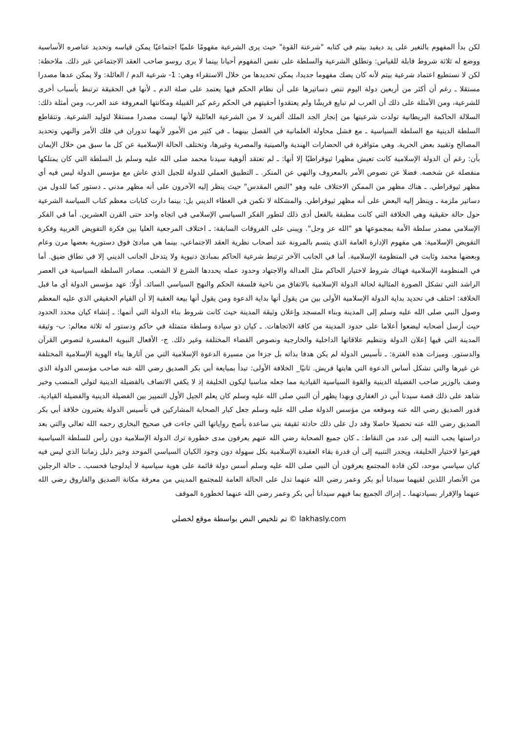لكن بدأ المفهوم بالتغير على يد ديفيد بيتم في كتابه "شرعنة القوة" حيث يرى الشرعية مفهومًا علميًا اجتماعيًا يمكن قياسه وتحديد عناصره الأساسية ووضع له ثلاثة شروط قابلة للقياس: وتطلق الشرعية والسلطة على نفس المفهوم أحيانا بينما لا يرى روسو صاحب العقد الاجتماعي غير ذلك. ملاحظة: لكن لا نستطيع اعتماد شرعية بيتم لأنه كان يصك مفهوما جديدا، يمكن تحديدها من خلال الاستقراء وهي: 1- شرعية الدم / العائلة: ولا يمكن عدها مصدرا مستقلا ـ رغم أن أكثر من أربعين دولة اليوم تنص دساتيرها على أن نظام الحكم فيها يعتمد على صلة الدم ـ لأنها في الحقيقة ترتبط بأسباب أخرى للشرعية، ومن الأمثلة على ذلك أن العرب لم تبايع قريشًا ولم يعتقدوا أحقيتهم في الحكم رغم كبر القبيلة ومكانتها المعروفة عند العرب، ومن أمثلة ذلك: السلالة الحاكمة البريطانية تولدت شرعيتها من إنجاز الجد الملك ألفريد لا من الشرعية العائلية لأنها ليست مصدرا مستقلا لتوليد الشرعية. وتتقاطع السلطة الدينية مع السلطة السياسية ـ مع فشل محاولة العلمانية في الفصل بينهما ـ في كثير من الأمور لأنهما تدوران في فلك الأمر والنهي وتحديد المصالح وتقييد بعض الحرية. وهي متوافرة في الحضارات الهندية والصينية والمصرية وغيرها، وتختلف الحالة الإسلامية عن كل ما سبق من خلال الإيمان بأن: رغم أن الدولة الإسلامية كانت تعيش مظهرا ثيوقراطيًا إلا أنها: ـ لم تعتقد ألوهية سيدنا محمد صلى الله عليه وسلم بل السلطة التي كان يمتلكها منفصلة عن شخصه. فضلا عن نصوص الأمر بالمعروف والنهي عن المنكر. ـ التطبيق العملي للدولة للجيل الذي عاش مع مؤسس الدولة ليس فيه أي مظهر ثيوقراطي. ـ هناك مظهر من الممكن الاختلاف عليه وهو "النص المقدس" حيث ينظر إليه الآخرون على أنه مظهر مدني ـ دستور كما للدول من دساتير ملزمة ـ وينظر إليه البعض على أنه مظهر ثيوقراطي. والمشكلة لا تكمن في الغطاء الديني بل: بينما دارت كتابات معظم كتاب السياسة الشرعية حول حالة حقيقية وهي الخلافة التي كانت مطبقة بالفعل أدى ذلك لتطور الفكر السياسي الإسلامي في اتجاه واحد حتى القرن العشرين. أما في الفكر الإسلامي مصدر سلطة الأمة بمجموعها هو "الله عز وجل". ويبنى على الفروقات السابقة: ـ اختلاف المرجعية العليا بين فكرة التفويض الغربية وفكرة التفويض الإسلامية: هي مفهوم الإدارة العامة الذي يتسم بالمرونة عند أصحاب نظرية العقد الاجتماعي، بينما هي مبادئ فوق دستورية بعضها مرن وعام وبعضها محمد وثابت في المنظومة الإسلامية. أما في الجانب الآخر ترتبط شرعية الحاكم بمبادئ دنيوية ولا يتدخل الجانب الديني إلا في نطاق ضيق. أما في المنظومة الإسلامية فهناك شروط لاختيار الحاكم مثل العدالة والاجتهاد وحدود عمله يحددها الشرع لا الشعب. مصادر السلطة السياسية في العصر الراشد التي تشكل الصورة المثالية لحالة الدولة الإسلامية بالاتفاق من ناحية فلسفة الحكم والنهج السياسي السائد. أولًا: عهد مؤسس الدولة أي ما قبل الخلافة: اختلف في تحديد بداية الدولة الإسلامية الأولى بين من يقول أنها بداية الدعوة ومن يقول أنها بيعة العقبة إلا أن القيام الحقيقي الذي عليه المعظم وصول النبي صلى الله عليه وسلم إلى المدينة وبناء المسجد وإعلان وثيقة المدينة حيث كانت شروط بناء الدولة التي أتمها: ـ إنشاء كيان محدد الحدود حيث أرسل أصحابه ليضعوا أعلاما على حدود المدينة من كافة الاتجاهات. ـ كيان ذو سيادة وسلطة متمثلة في حاكم ودستور له ثلاثة معالم: ب- وثيقة المدينة التي فيها إعلان الدولة وتنظيم علاقاتها الداخلية والخارجية ونصوص القضاء المختلفة وغير ذلك. ج- الأفعال النبوية المفسرة لنصوص القرآن والدستور. وميزات هذه الفترة: ـ تأسيس الدولة لم يكن هدفا بذاته بل جزءا من مسيرة الدعوة الإسلامية التي من آثارها بناء الهوية الإسلامية المختلفة عن غيرها والتي تشكل أساس الدعوة التي هابتها قريش. ثانيًا_ الخلافة الأولى: تبدأ بمبايعة أبي بكر الصديق رضي الله عنه صاحب مؤسس الدولة الذي وصف بالوزير صاحب الفضيلة الدينية والقوة السياسية القيادية مما جعله مناسبا ليكون الخليفة إذ لا يكفي الاتصاف بالفضيلة الدينية لتولي المنصب وخير شاهد على ذلك قصة سيدنا أبي ذر الغفاري وبهذا يظهر أن النبي صلى الله عليه وسلم كان يعلم الجيل الأول التمييز بين الفضيلة الدينية والفضيلة القيادية. فدور الصديق رضي الله عنه وموقعه من مؤسس الدولة صلى الله عليه وسلم جعل كبار الصحابة المشاركين في تأسيس الدولة يعتبرون خلافة أبي بكر الصديق رضي الله عنه تحصيلا حاصلا وقد دل على ذلك حادثة ثقيفة بني ساعدة بأصح رواياتها التي جاءت في صحيح البخاري رحمه الله تعالى والتي بعد دراستها يجب التنبه إلى عدد من النقاط: ـ كان جميع الصحابة رضي الله عنهم يعرفون مدى خطورة ترك الدولة الإسلامية دون رأس للسلطة السياسية فهرعوا لاختيار الخليفة، ويجدر التنبيه إلى أن قدرة بقاء العقيدة الإسلامية بكل سهولة دون وجود الكيان السياسي الموحد وخير دليل زماننا الذي ليس فيه كيان سياسي موحد، لكن قادة المجتمع يعرفون أن النبي صلى الله عليه وسلم أسس دولة قائمة على هوية سياسية لا أيدلوجيا فحسب. ـ حالة الرجلين من الأنصار اللذين لقيهما سيدانا أبو بكر وعمر رضي الله عنهما تدل على الحالة العامة للمجتمع المديني من معرفة مكانة الصديق والفاروق رضي الله عنهما والإقرار بسيادتهما. ـ إدراك الجميع بما فيهم سيدانا أبي بكر وعمر رضي الله عنهما لخطورة الموقف
lakhasly.com © تم تلخيص النص بواسطة موقع لخصلي